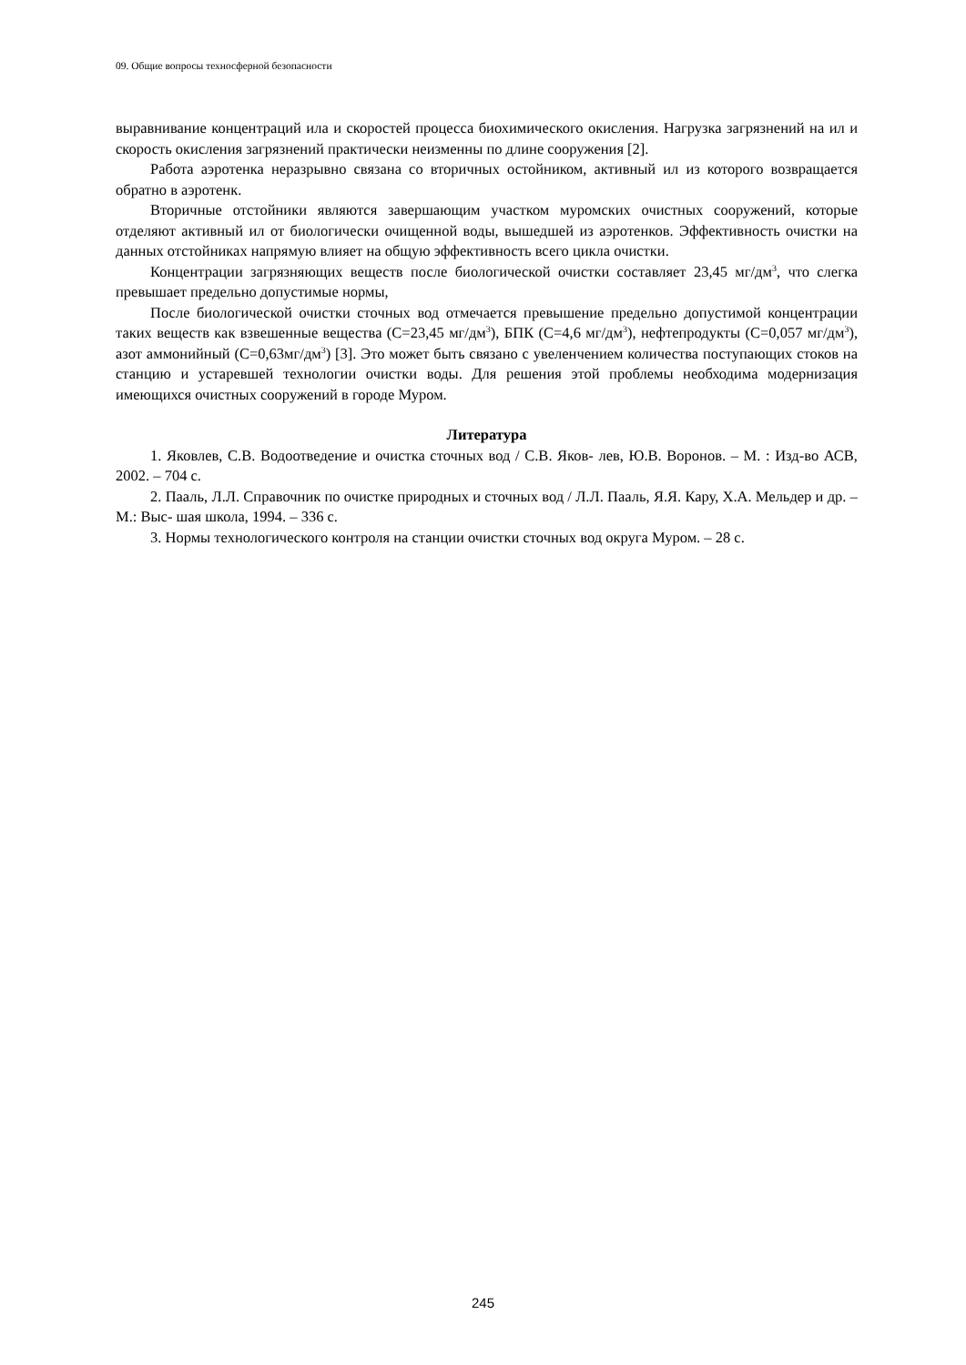09. Общие вопросы техносферной безопасности
выравнивание концентраций ила и скоростей процесса биохимического окисления. Нагрузка загрязнений на ил и скорость окисления загрязнений практически неизменны по длине сооружения [2].
Работа аэротенка неразрывно связана со вторичных остойником, активный ил из которого возвращается обратно в аэротенк.
Вторичные отстойники являются завершающим участком муромских очистных сооружений, которые отделяют активный ил от биологически очищенной воды, вышедшей из аэротенков. Эффективность очистки на данных отстойниках напрямую влияет на общую эффективность всего цикла очистки.
Концентрации загрязняющих веществ после биологической очистки составляет 23,45 мг/дм<sup>3</sup>, что слегка превышает предельно допустимые нормы,
После биологической очистки сточных вод отмечается превышение предельно допустимой концентрации таких веществ как взвешенные вещества (С=23,45 мг/дм<sup>3</sup>), БПК (С=4,6 мг/дм<sup>3</sup>), нефтепродукты (С=0,057 мг/дм<sup>3</sup>), азот аммонийный (С=0,63мг/дм<sup>3</sup>) [3]. Это может быть связано с увеленчением количества поступающих стоков на станцию и устаревшей технологии очистки воды. Для решения этой проблемы необходима модернизация имеющихся очистных сооружений в городе Муром.
Литература
1. Яковлев, С.В. Водоотведение и очистка сточных вод / С.В. Яков- лев, Ю.В. Воронов. – М. : Изд-во АСВ, 2002. – 704 с.
2. Пааль, Л.Л. Справочник по очистке природных и сточных вод / Л.Л. Пааль, Я.Я. Кару, Х.А. Мельдер и др. – М.: Выс- шая школа, 1994. – 336 с.
3. Нормы технологического контроля на станции очистки сточных вод округа Муром. – 28 с.
245